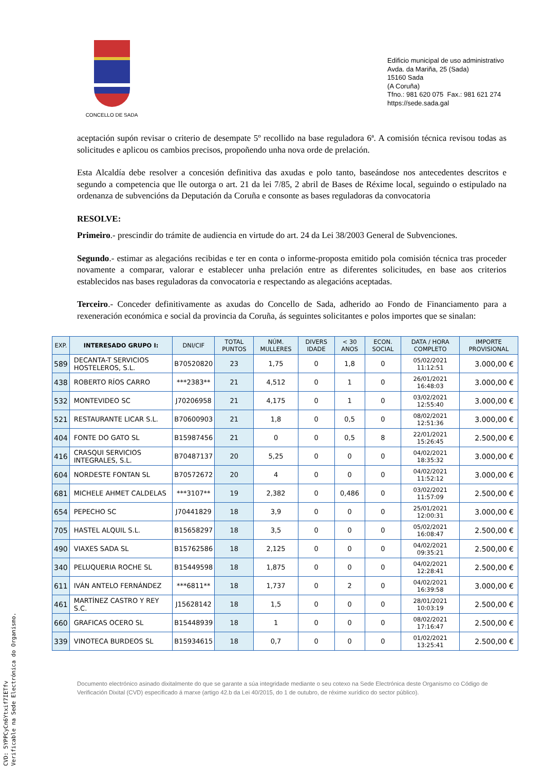CONCELLO DE SADA
Edificio municipal de uso administrativo
Avda. da Mariña, 25 (Sada)
15160 Sada
(A Coruña)
Tfno.: 981 620 075 Fax.: 981 621 274
https://sede.sada.gal
aceptación supón revisar o criterio de desempate 5º recollido na base reguladora 6ª. A comisión técnica revisou todas as solicitudes e aplicou os cambios precisos, propoñendo unha nova orde de prelación.
Esta Alcaldía debe resolver a concesión definitiva das axudas e polo tanto, baseándose nos antecedentes descritos e segundo a competencia que lle outorga o art. 21 da lei 7/85, 2 abril de Bases de Réxime local, seguindo o estipulado na ordenanza de subvencións da Deputación da Coruña e consonte as bases reguladoras da convocatoria
RESOLVE:
Primeiro.- prescindir do trámite de audiencia en virtude do art. 24 da Lei 38/2003 General de Subvenciones.
Segundo.- estimar as alegacións recibidas e ter en conta o informe-proposta emitido pola comisión técnica tras proceder novamente a comparar, valorar e establecer unha prelación entre as diferentes solicitudes, en base aos criterios establecidos nas bases reguladoras da convocatoria e respectando as alegacións aceptadas.
Terceiro.- Conceder definitivamente as axudas do Concello de Sada, adherido ao Fondo de Financiamento para a rexeneración económica e social da provincia da Coruña, ás seguintes solicitantes e polos importes que se sinalan:
| EXP. | INTERESADO GRUPO I: | DNI/CIF | TOTAL PUNTOS | NÚM. MULLERES | DIVERS IDADE | < 30 ANOS | ECON. SOCIAL | DATA / HORA COMPLETO | IMPORTE PROVISIONAL |
| --- | --- | --- | --- | --- | --- | --- | --- | --- | --- |
| 589 | DECANTA-T SERVICIOS HOSTELEROS, S.L. | B70520820 | 23 | 1,75 | 0 | 1,8 | 0 | 05/02/2021 11:12:51 | 3.000,00 € |
| 438 | ROBERTO RÍOS CARRO | ***2383** | 21 | 4,512 | 0 | 1 | 0 | 26/01/2021 16:48:03 | 3.000,00 € |
| 532 | MONTEVIDEO SC | J70206958 | 21 | 4,175 | 0 | 1 | 0 | 03/02/2021 12:55:40 | 3.000,00 € |
| 521 | RESTAURANTE LICAR S.L. | B70600903 | 21 | 1,8 | 0 | 0,5 | 0 | 08/02/2021 12:51:36 | 3.000,00 € |
| 404 | FONTE DO GATO SL | B15987456 | 21 | 0 | 0 | 0,5 | 8 | 22/01/2021 15:26:45 | 2.500,00 € |
| 416 | CRASQUI SERVICIOS INTEGRALES, S.L. | B70487137 | 20 | 5,25 | 0 | 0 | 0 | 04/02/2021 18:35:32 | 3.000,00 € |
| 604 | NORDESTE FONTAN SL | B70572672 | 20 | 4 | 0 | 0 | 0 | 04/02/2021 11:52:12 | 3.000,00 € |
| 681 | MICHELE AHMET CALDELAS | ***3107** | 19 | 2,382 | 0 | 0,486 | 0 | 03/02/2021 11:57:09 | 2.500,00 € |
| 654 | PEPECHO SC | J70441829 | 18 | 3,9 | 0 | 0 | 0 | 25/01/2021 12:00:31 | 3.000,00 € |
| 705 | HASTEL ALQUIL S.L. | B15658297 | 18 | 3,5 | 0 | 0 | 0 | 05/02/2021 16:08:47 | 2.500,00 € |
| 490 | VIAXES SADA SL | B15762586 | 18 | 2,125 | 0 | 0 | 0 | 04/02/2021 09:35:21 | 2.500,00 € |
| 340 | PELUQUERIA ROCHE SL | B15449598 | 18 | 1,875 | 0 | 0 | 0 | 04/02/2021 12:28:41 | 2.500,00 € |
| 611 | IVÁN ANTELO FERNÁNDEZ | ***6811** | 18 | 1,737 | 0 | 2 | 0 | 04/02/2021 16:39:58 | 3.000,00 € |
| 461 | MARTÍNEZ CASTRO Y REY S.C. | J15628142 | 18 | 1,5 | 0 | 0 | 0 | 28/01/2021 10:03:19 | 2.500,00 € |
| 660 | GRAFICAS OCERO SL | B15448939 | 18 | 1 | 0 | 0 | 0 | 08/02/2021 17:16:47 | 2.500,00 € |
| 339 | VINOTECA BURDEOS SL | B15934615 | 18 | 0,7 | 0 | 0 | 0 | 01/02/2021 13:25:41 | 2.500,00 € |
Documento electrónico asinado dixitalmente do que se garante a súa integridade mediante o seu cotexo na Sede Electrónica deste Organismo co Código de Verificación Dixital (CVD) especificado á marxe (artigo 42.b da Lei 40/2015, do 1 de outubro, de réxime xurídico do sector público).
CVD: 5YPPCyCn6Ytxif7IETfv
Verificable na Sede Electrónica do Organismo.